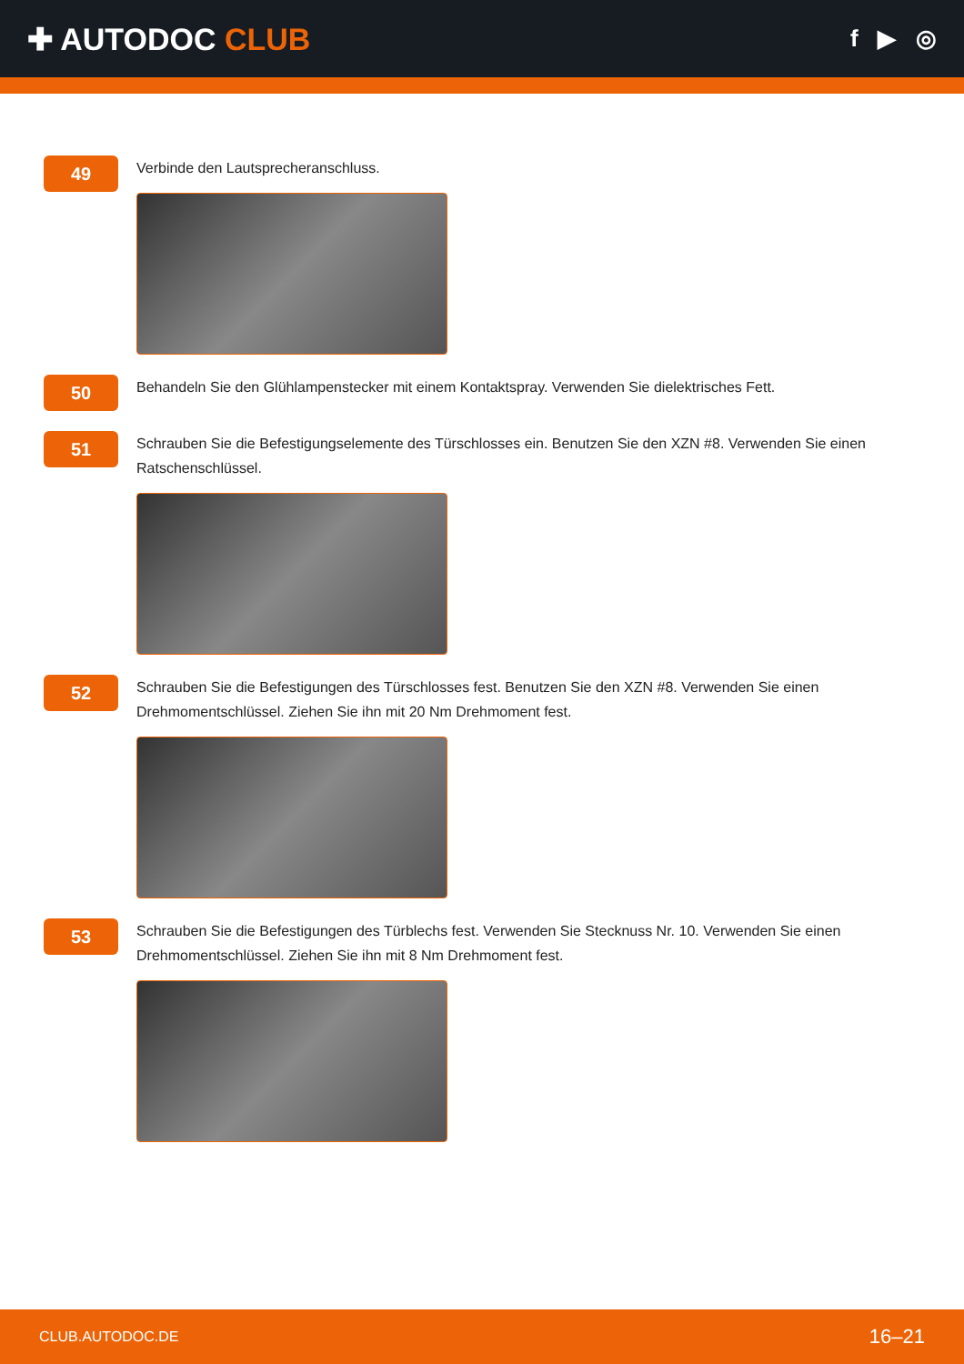✚ AUTODOC CLUB
f ▶ ◎
49
Verbinde den Lautsprecheranschluss.
50
Behandeln Sie den Glühlampenstecker mit einem Kontaktspray. Verwenden Sie dielektrisches Fett.
51
Schrauben Sie die Befestigungselemente des Türschlosses ein. Benutzen Sie den XZN #8. Verwenden Sie einen Ratschenschlüssel.
52
Schrauben Sie die Befestigungen des Türschlosses fest. Benutzen Sie den XZN #8. Verwenden Sie einen Drehmomentschlüssel. Ziehen Sie ihn mit 20 Nm Drehmoment fest.
53
Schrauben Sie die Befestigungen des Türblechs fest. Verwenden Sie Stecknuss Nr. 10. Verwenden Sie einen Drehmomentschlüssel. Ziehen Sie ihn mit 8 Nm Drehmoment fest.
CLUB.AUTODOC.DE 16–21